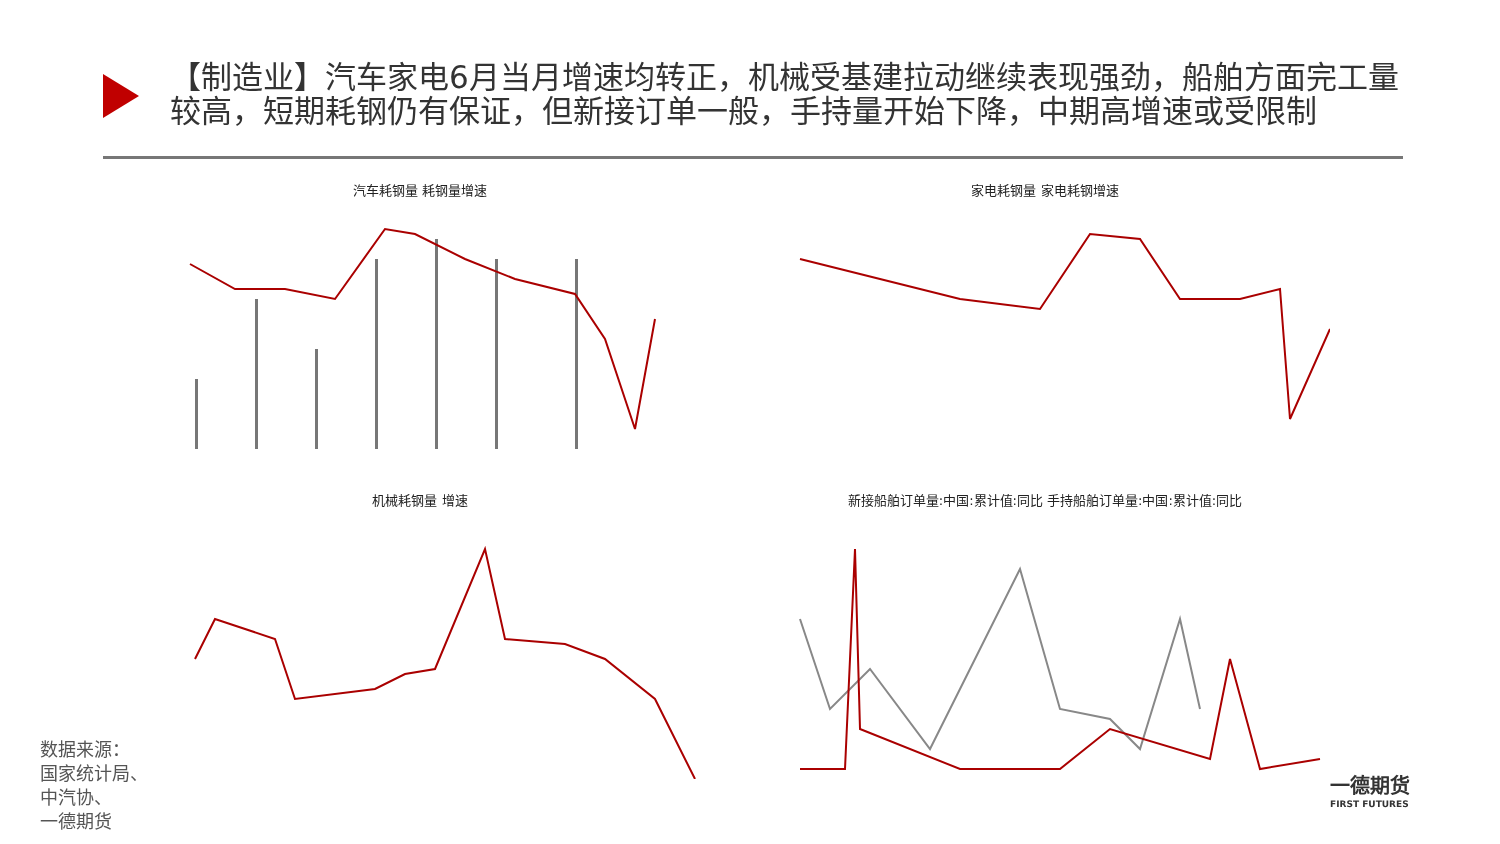【制造业】汽车家电6月当月增速均转正，机械受基建拉动继续表现强劲，船舶方面完工量较高，短期耗钢仍有保证，但新接订单一般，手持量开始下降，中期高增速或受限制
汽车耗钢量 耗钢量增速 家电耗钢量 家电耗钢增速
机械耗钢量 增速 新接船舶订单量:中国:累计值:同比 手持船舶订单量:中国:累计值:同比
数据来源：
国家统计局、
中汽协、
一德期货
一德期货
FIRST FUTURES